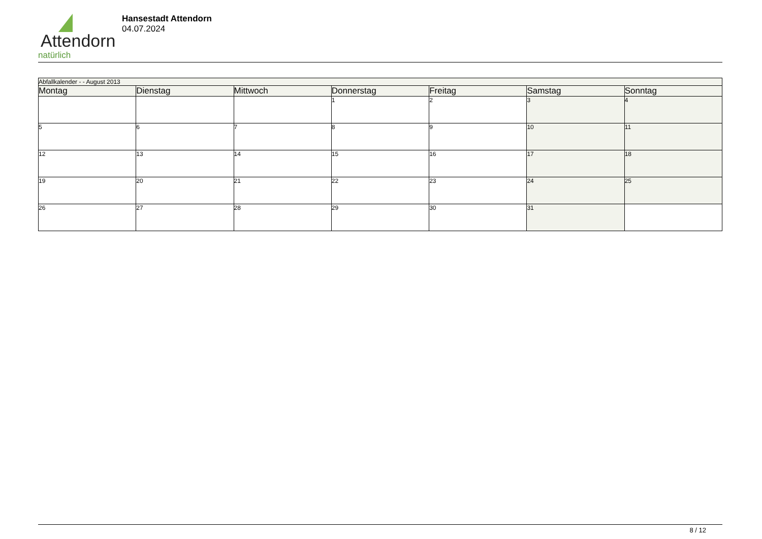Attendorn
natürlich
Hansestadt Attendorn
04.07.2024
| Abfallkalender - - August 2013 | | | | | | |
| Montag | Dienstag | Mittwoch | Donnerstag | Freitag | Samstag | Sonntag |
| | | | 1 | 2 | 3 | 4 |
| 5 | 6 | 7 | 8 | 9 | 10 | 11 |
| 12 | 13 | 14 | 15 | 16 | 17 | 18 |
| 19 | 20 | 21 | 22 | 23 | 24 | 25 |
| 26 | 27 | 28 | 29 | 30 | 31 | |
8 / 12